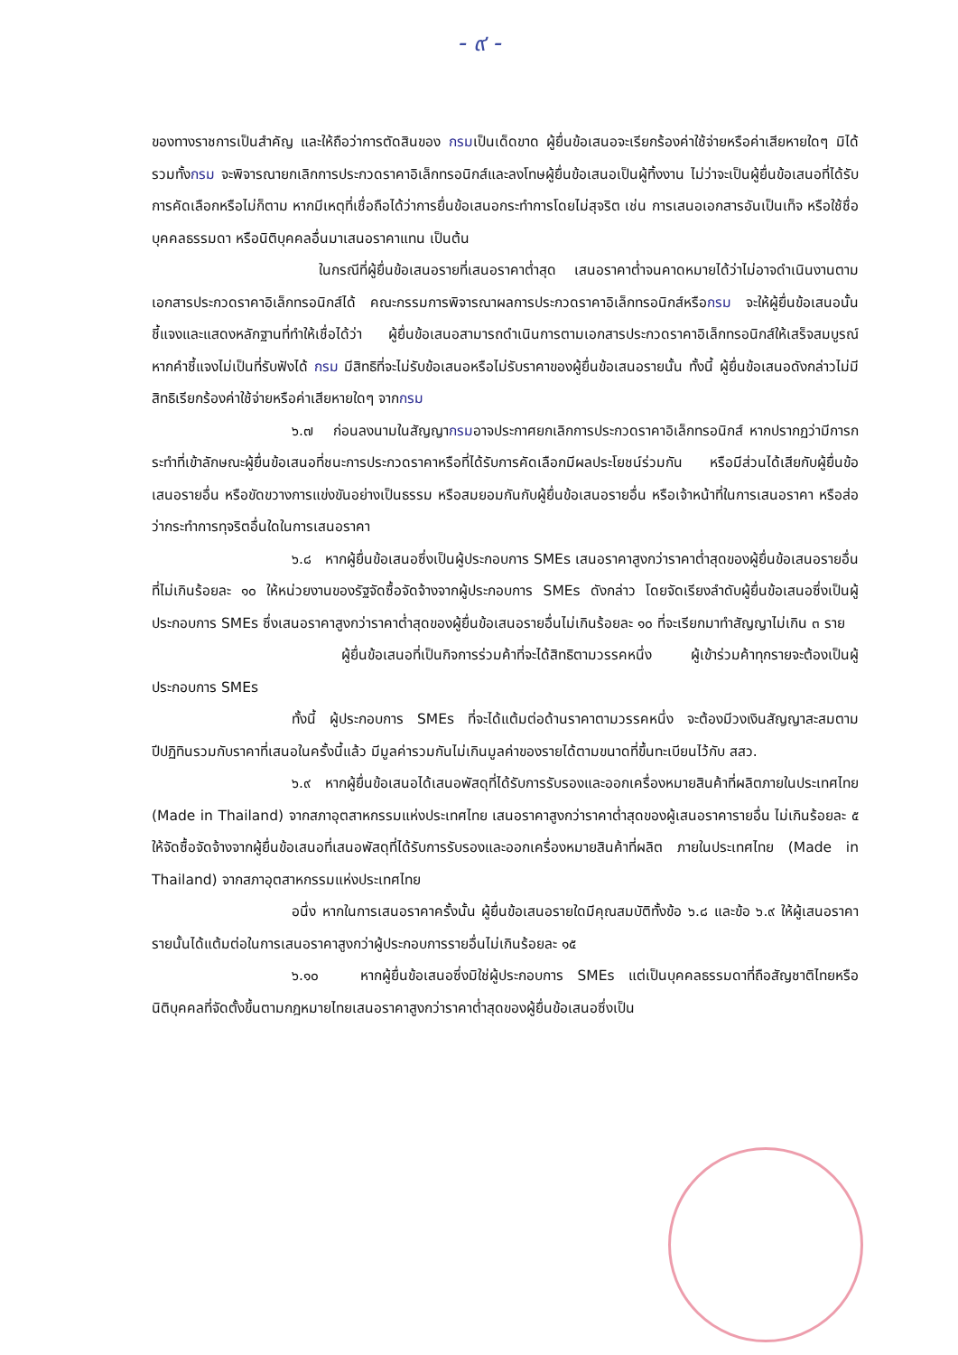- ๙ -
ของทางราชการเป็นสำคัญ และให้ถือว่าการตัดสินของ กรมเป็นเด็ดขาด ผู้ยื่นข้อเสนอจะเรียกร้องค่าใช้จ่ายหรือค่าเสียหายใดๆ มิได้ รวมทั้งกรม จะพิจารณายกเลิกการประกวดราคาอิเล็กทรอนิกส์และลงโทษผู้ยื่นข้อเสนอเป็นผู้ทิ้งงาน ไม่ว่าจะเป็นผู้ยื่นข้อเสนอที่ได้รับการคัดเลือกหรือไม่ก็ตาม หากมีเหตุที่เชื่อถือได้ว่าการยื่นข้อเสนอกระทำการโดยไม่สุจริต เช่น การเสนอเอกสารอันเป็นเท็จ หรือใช้ชื่อบุคคลธรรมดา หรือนิติบุคคลอื่นมาเสนอราคาแทน เป็นต้น
ในกรณีที่ผู้ยื่นข้อเสนอรายที่เสนอราคาต่ำสุด เสนอราคาต่ำจนคาดหมายได้ว่าไม่อาจดำเนินงานตามเอกสารประกวดราคาอิเล็กทรอนิกส์ได้ คณะกรรมการพิจารณาผลการประกวดราคาอิเล็กทรอนิกส์หรือกรม จะให้ผู้ยื่นข้อเสนอนั้นชี้แจงและแสดงหลักฐานที่ทำให้เชื่อได้ว่า ผู้ยื่นข้อเสนอสามารถดำเนินการตามเอกสารประกวดราคาอิเล็กทรอนิกส์ให้เสร็จสมบูรณ์ หากคำชี้แจงไม่เป็นที่รับฟังได้ กรม มีสิทธิที่จะไม่รับข้อเสนอหรือไม่รับราคาของผู้ยื่นข้อเสนอรายนั้น ทั้งนี้ ผู้ยื่นข้อเสนอดังกล่าวไม่มีสิทธิเรียกร้องค่าใช้จ่ายหรือค่าเสียหายใดๆ จากกรม
๖.๗ ก่อนลงนามในสัญญากรมอาจประกาศยกเลิกการประกวดราคาอิเล็กทรอนิกส์ หากปรากฏว่ามีการกระทำที่เข้าลักษณะผู้ยื่นข้อเสนอที่ชนะการประกวดราคาหรือที่ได้รับการคัดเลือกมีผลประโยชน์ร่วมกัน หรือมีส่วนได้เสียกับผู้ยื่นข้อเสนอรายอื่น หรือขัดขวางการแข่งขันอย่างเป็นธรรม หรือสมยอมกันกับผู้ยื่นข้อเสนอรายอื่น หรือเจ้าหน้าที่ในการเสนอราคา หรือส่อว่ากระทำการทุจริตอื่นใดในการเสนอราคา
๖.๘ หากผู้ยื่นข้อเสนอซึ่งเป็นผู้ประกอบการ SMEs เสนอราคาสูงกว่าราคาต่ำสุดของผู้ยื่นข้อเสนอรายอื่นที่ไม่เกินร้อยละ ๑๐ ให้หน่วยงานของรัฐจัดซื้อจัดจ้างจากผู้ประกอบการ SMEs ดังกล่าว โดยจัดเรียงลำดับผู้ยื่นข้อเสนอซึ่งเป็นผู้ประกอบการ SMEs ซึ่งเสนอราคาสูงกว่าราคาต่ำสุดของผู้ยื่นข้อเสนอรายอื่นไม่เกินร้อยละ ๑๐ ที่จะเรียกมาทำสัญญาไม่เกิน ๓ ราย
ผู้ยื่นข้อเสนอที่เป็นกิจการร่วมค้าที่จะได้สิทธิตามวรรคหนึ่ง ผู้เข้าร่วมค้าทุกรายจะต้องเป็นผู้ประกอบการ SMEs
ทั้งนี้ ผู้ประกอบการ SMEs ที่จะได้แต้มต่อด้านราคาตามวรรคหนึ่ง จะต้องมีวงเงินสัญญาสะสมตามปีปฏิทินรวมกับราคาที่เสนอในครั้งนี้แล้ว มีมูลค่ารวมกันไม่เกินมูลค่าของรายได้ตามขนาดที่ขึ้นทะเบียนไว้กับ สสว.
๖.๙ หากผู้ยื่นข้อเสนอได้เสนอพัสดุที่ได้รับการรับรองและออกเครื่องหมายสินค้าที่ผลิตภายในประเทศไทย (Made in Thailand) จากสภาอุตสาหกรรมแห่งประเทศไทย เสนอราคาสูงกว่าราคาต่ำสุดของผู้เสนอราคารายอื่น ไม่เกินร้อยละ ๕ ให้จัดซื้อจัดจ้างจากผู้ยื่นข้อเสนอที่เสนอพัสดุที่ได้รับการรับรองและออกเครื่องหมายสินค้าที่ผลิต ภายในประเทศไทย (Made in Thailand) จากสภาอุตสาหกรรมแห่งประเทศไทย
อนึ่ง หากในการเสนอราคาครั้งนั้น ผู้ยื่นข้อเสนอรายใดมีคุณสมบัติทั้งข้อ ๖.๘ และข้อ ๖.๙ ให้ผู้เสนอราคารายนั้นได้แต้มต่อในการเสนอราคาสูงกว่าผู้ประกอบการรายอื่นไม่เกินร้อยละ ๑๕
๖.๑๐ หากผู้ยื่นข้อเสนอซึ่งมิใช่ผู้ประกอบการ SMEs แต่เป็นบุคคลธรรมดาที่ถือสัญชาติไทยหรือนิติบุคคลที่จัดตั้งขึ้นตามกฎหมายไทยเสนอราคาสูงกว่าราคาต่ำสุดของผู้ยื่นข้อเสนอซึ่งเป็น